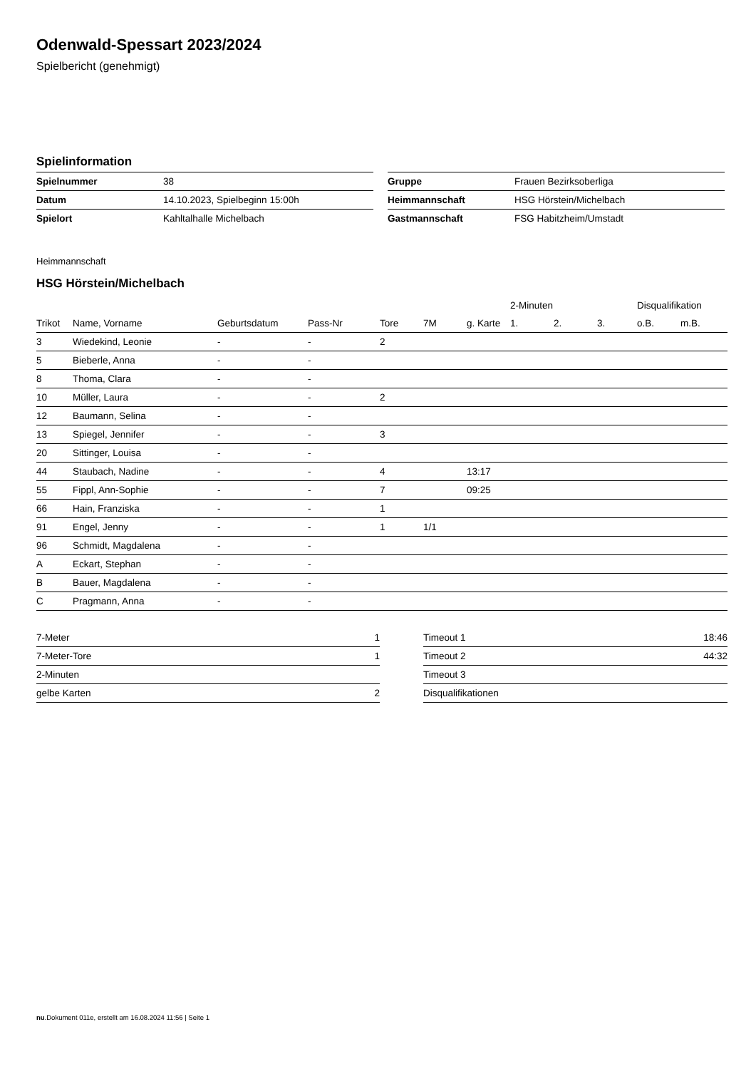Odenwald-Spessart 2023/2024
Spielbericht (genehmigt)
Spielinformation
| Spielnummer | 38 |
| Datum | 14.10.2023, Spielbeginn 15:00h |
| Spielort | Kahltalhalle Michelbach |
| Gruppe | Frauen Bezirksoberliga |
| Heimmannschaft | HSG Hörstein/Michelbach |
| Gastmannschaft | FSG Habitzheim/Umstadt |
Heimmannschaft
HSG Hörstein/Michelbach
| | | | | | | | 2-Minuten | | | Disqualifikation | |
| --- | --- | --- | --- | --- | --- | --- | --- | --- | --- | --- | --- |
| Trikot | Name, Vorname | Geburtsdatum | Pass-Nr | Tore | 7M | g. Karte | 1. | 2. | 3. | o.B. | m.B. |
| 3 | Wiedekind, Leonie | - | - | 2 | | | | | | | |
| 5 | Bieberle, Anna | - | - | | | | | | | | |
| 8 | Thoma, Clara | - | - | | | | | | | | |
| 10 | Müller, Laura | - | - | 2 | | | | | | | |
| 12 | Baumann, Selina | - | - | | | | | | | | |
| 13 | Spiegel, Jennifer | - | - | 3 | | | | | | | |
| 20 | Sittinger, Louisa | - | - | | | | | | | | |
| 44 | Staubach, Nadine | - | - | 4 | | 13:17 | | | | | |
| 55 | Fippl, Ann-Sophie | - | - | 7 | | 09:25 | | | | | |
| 66 | Hain, Franziska | - | - | 1 | | | | | | | |
| 91 | Engel, Jenny | - | - | 1 | 1/1 | | | | | | |
| 96 | Schmidt, Magdalena | - | - | | | | | | | | |
| A | Eckart, Stephan | - | - | | | | | | | | |
| B | Bauer, Magdalena | - | - | | | | | | | | |
| C | Pragmann, Anna | - | - | | | | | | | | |
| 7-Meter | 1 |
| 7-Meter-Tore | 1 |
| 2-Minuten | |
| gelbe Karten | 2 |
| Timeout 1 | 18:46 |
| Timeout 2 | 44:32 |
| Timeout 3 | |
| Disqualifikationen | |
nu.Dokument 011e, erstellt am 16.08.2024 11:56 | Seite 1